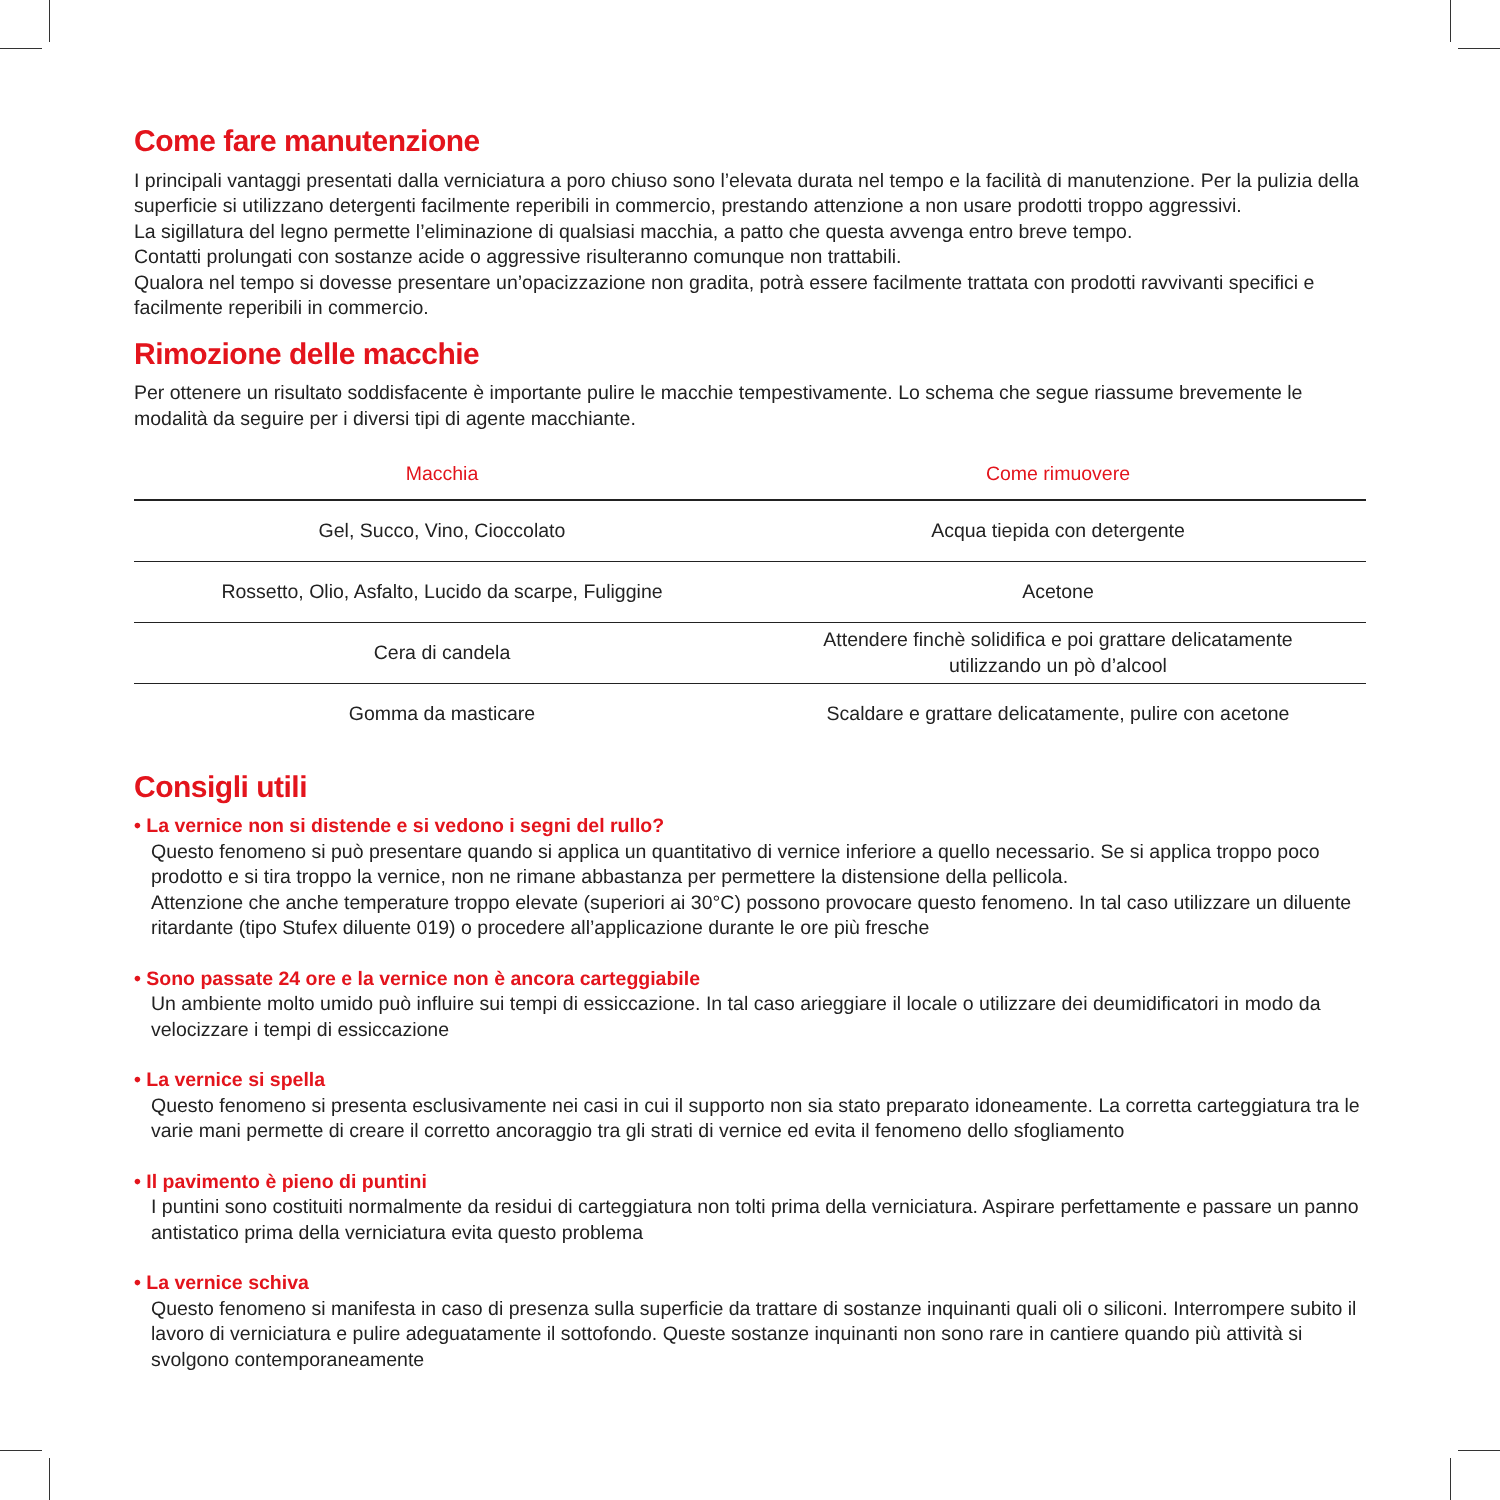Come fare manutenzione
I principali vantaggi presentati dalla verniciatura a poro chiuso sono l’elevata durata nel tempo e la facilità di manutenzione. Per la pulizia della superficie si utilizzano detergenti facilmente reperibili in commercio, prestando attenzione a non usare prodotti troppo aggressivi.
La sigillatura del legno permette l’eliminazione di qualsiasi macchia, a patto che questa avvenga entro breve tempo.
Contatti prolungati con sostanze acide o aggressive risulteranno comunque non trattabili.
Qualora nel tempo si dovesse presentare un’opacizzazione non gradita, potrà essere facilmente trattata con prodotti ravvivanti specifici e facilmente reperibili in commercio.
Rimozione delle macchie
Per ottenere un risultato soddisfacente è importante pulire le macchie tempestivamente. Lo schema che segue riassume brevemente le modalità da seguire per i diversi tipi di agente macchiante.
| Macchia | Come rimuovere |
| --- | --- |
| Gel, Succo, Vino, Cioccolato | Acqua tiepida con detergente |
| Rossetto, Olio, Asfalto, Lucido da scarpe, Fuliggine | Acetone |
| Cera di candela | Attendere finchè solidifica e poi grattare delicatamente utilizzando un pò d’alcool |
| Gomma da masticare | Scaldare e grattare delicatamente, pulire con acetone |
Consigli utili
• La vernice non si distende e si vedono i segni del rullo?
Questo fenomeno si può presentare quando si applica un quantitativo di vernice inferiore a quello necessario. Se si applica troppo poco prodotto e si tira troppo la vernice, non ne rimane abbastanza per permettere la distensione della pellicola.
Attenzione che anche temperature troppo elevate (superiori ai 30°C) possono provocare questo fenomeno. In tal caso utilizzare un diluente ritardante (tipo Stufex diluente 019) o procedere all’applicazione durante le ore più fresche
• Sono passate 24 ore e la vernice non è ancora carteggiabile
Un ambiente molto umido può influire sui tempi di essiccazione. In tal caso arieggiare il locale o utilizzare dei deumidificatori in modo da velocizzare i tempi di essiccazione
• La vernice si spella
Questo fenomeno si presenta esclusivamente nei casi in cui il supporto non sia stato preparato idoneamente. La corretta carteggiatura tra le varie mani permette di creare il corretto ancoraggio tra gli strati di vernice ed evita il fenomeno dello sfogliamento
• Il pavimento è pieno di puntini
I puntini sono costituiti normalmente da residui di carteggiatura non tolti prima della verniciatura. Aspirare perfettamente e passare un panno antistatico prima della verniciatura evita questo problema
• La vernice schiva
Questo fenomeno si manifesta in caso di presenza sulla superficie da trattare di sostanze inquinanti quali oli o siliconi. Interrompere subito il lavoro di verniciatura e pulire adeguatamente il sottofondo. Queste sostanze inquinanti non sono rare in cantiere quando più attività si svolgono contemporaneamente